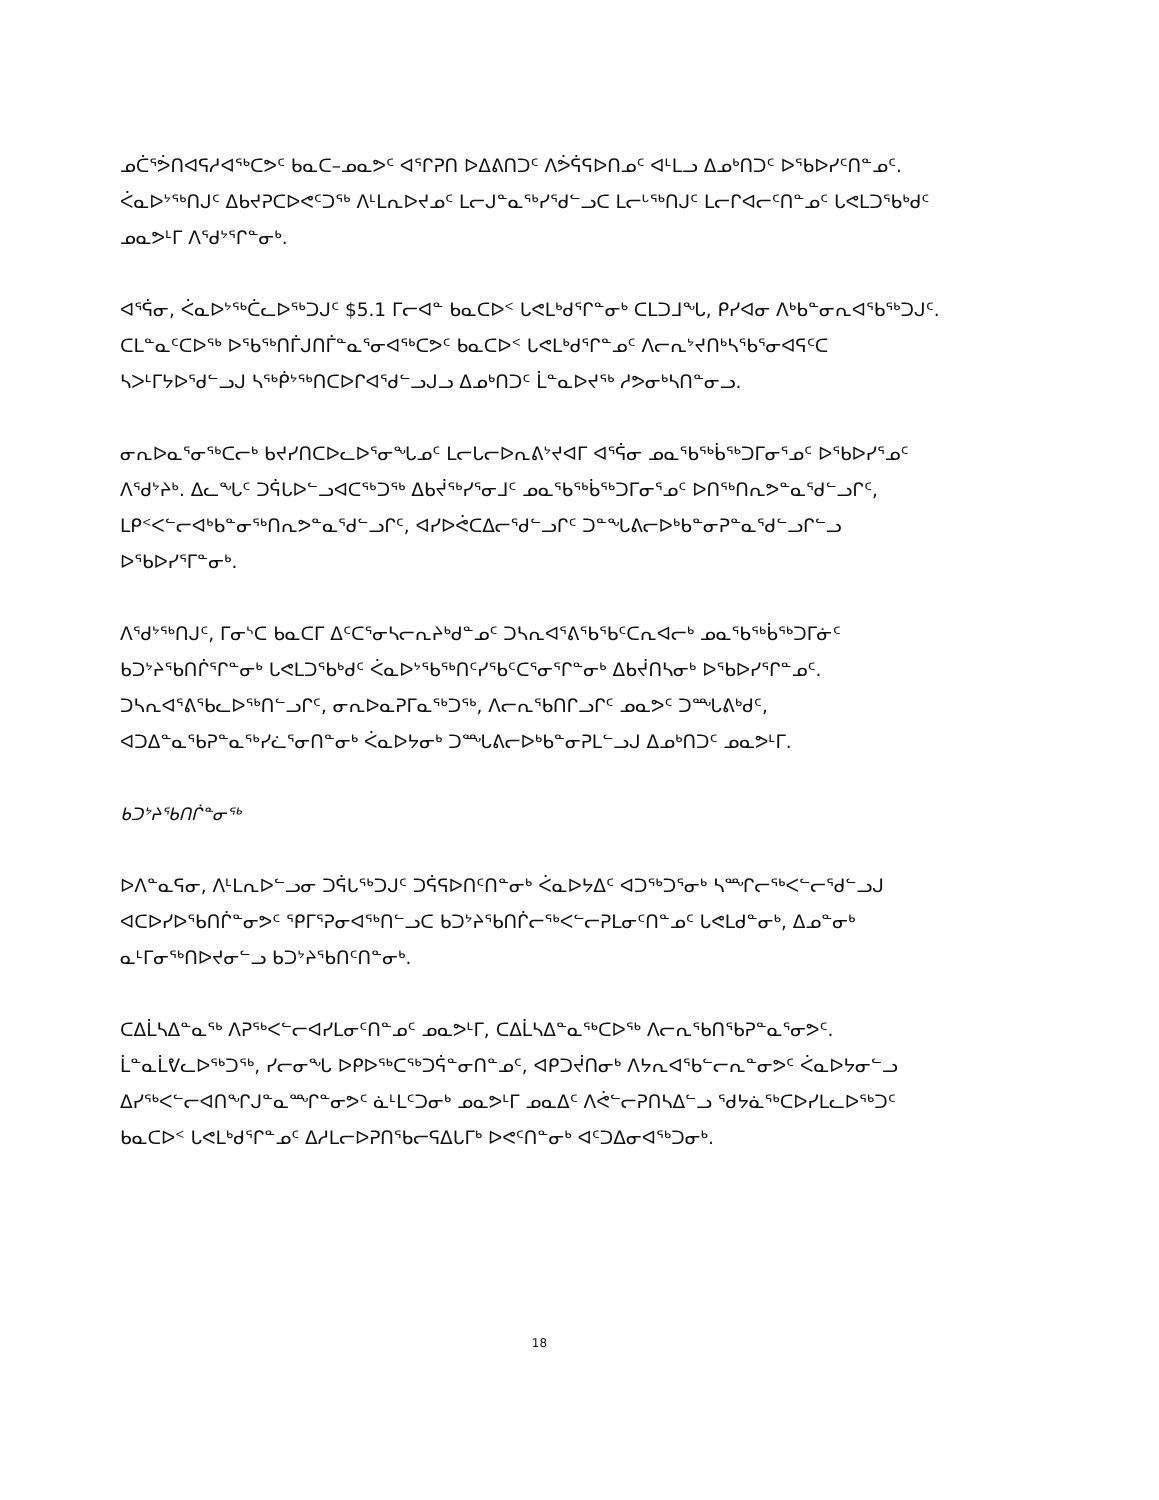ᓄᑖᕐᕘᑎᐊᕋᓱᐊᖅᑕᕗᑦ ᑲᓇᑕ–ᓄᓇᕗᑦ ᐊᕐᒋᕈᑎ ᐅᐃᕕᑎᑐᑦ ᐱᕘᕌᕋᐅᑎᓄᑦ ᐊᒻᒪᓗ ᐃᓄᒃᑎᑐᑦ ᐅᖃᐅᓯᑦᑎᓐᓄᑦ. ᐹᓇᐅᔾᖅᑎᒍᑦ ᐃᑲᔪᕈᑕᐅᕙᑦᑐᖅ ᐱᒻᒪᕆᐅᔪᓄᑦ ᒪᓕᒍᓐᓇᖅᓯᖁᓪᓗᑕ ᒪᓕᒡᖅᑎᒍᑦ ᒪᓕᒋᐊᓕᑦᑎᓐᓄᑦ ᒐᕙᒪᑐᖃᒃᑯᑦ ᓄᓇᕗᒻᒥ ᐱᖁᔾᕐᒋᓐᓂᒃ.
ᐊᕐᕌᓂ, ᐹᓇᐅᔾᖅᑖᓚᐅᖅᑐᒍᑦ $5.1 ᒥᓕᐊᓐ ᑲᓇᑕᐅᑉ ᒐᕙᒪᒃᑯᕐᒋᓐᓂᒃ ᑕᒪᑐᒧᖓ, ᑭᓯᐊᓂ ᐱᒃᑲᓐᓂᕆᐊᖃᖅᑐᒍᑦ. ᑕᒪᓐᓇᑦᑕᐅᖅ ᐅᖃᖅᑎᒦᒍᑎᒦᓐᓇᕐᓂᐊᖅᑕᕗᑦ ᑲᓇᑕᐅᑉ ᒐᕙᒪᒃᑯᕐᒋᓐᓄᑦ ᐱᓕᕆᔾᔪᑎᒃᓴᖃᕐᓂᐊᕋᑦᑕ ᓴᐳᒻᒥᔭᐅᖁᓪᓗᒍ ᓴᖅᑮᔾᖅᑎᑕᐅᒋᐊᖁᓪᓗᒍᓗ ᐃᓄᒃᑎᑐᑦ ᒫᓐᓇᐅᔪᖅ ᓱᕗᓂᒃᓴᑎᓐᓂᓗ.
ᓂᕆᐅᓇᕐᓂᖅᑕᓕᒃ ᑲᔪᓯᑎᑕᐅᓚᐅᕐᓂᖓᓄᑦ ᒪᓕᒐᓕᐅᕆᕕᔾᔪᐊᒥ ᐊᕐᕌᓂ ᓄᓇᖃᖅᑳᖅᑐᒥᓂᕐᓄᑦ ᐅᖃᐅᓯᕐᓄᑦ ᐱᖁᔾᔨᒃ. ᐃᓚᖓᑦ ᑐᕌᒐᐅᓪᓗᐊᑕᖅᑐᖅ ᐃᑲᔫᖅᓯᕐᓂᒧᑦ ᓄᓇᖃᖅᑳᖅᑐᒥᓂᕐᓄᑦ ᐅᑎᖅᑎᕆᕗᓐᓇᖁᓪᓗᒋᑦ, ᒪᑭᑉᐸᓪᓕᐊᒃᑲᓐᓂᖅᑎᕆᕗᓐᓇᖁᓪᓗᒋᑦ, ᐊᓯᐅᕚᑕᐃᓕᖁᓪᓗᒋᑦ ᑐᓐᖓᕕᓕᐅᒃᑲᓐᓂᕈᓐᓇᖁᓪᓗᒋᓪᓗ ᐅᖃᐅᓯᕐᒥᓐᓂᒃ.
ᐱᖁᔾᖅᑎᒍᑦ, ᒥᓂᔅᑕ ᑲᓇᑕᒥ ᐃᑦᑕᕐᓂᓴᓕᕆᔨᒃᑯᓐᓄᑦ ᑐᓴᕆᐊᕐᕕᖃᖃᑦᑕᕆᐊᓕᒃ ᓄᓇᖃᖅᑳᖅᑐᒥᓃᑦ ᑲᑐᔾᔨᖃᑎᒌᕐᒋᓐᓂᒃ ᒐᕙᒪᑐᖃᒃᑯᑦ ᐹᓇᐅᔾᖃᖅᑎᑦᓯᖃᑦᑕᕐᓂᕐᒋᓐᓂᒃ ᐃᑲᔫᑎᓴᓂᒃ ᐅᖃᐅᓯᕐᒋᓐᓄᑦ. ᑐᓴᕆᐊᕐᕕᖃᓚᐅᖅᑎᓪᓗᒋᑦ, ᓂᕆᐅᓇᕈᒥᓇᖅᑐᖅ, ᐱᓕᕆᖃᑎᒋᓗᒋᑦ ᓄᓇᕗᑦ ᑐᙵᕕᒃᑯᑦ, ᐊᑐᐃᓐᓇᖃᕈᓐᓇᖅᓯᓛᕐᓂᑎᓐᓂᒃ ᐹᓇᐅᔭᓂᒃ ᑐᙵᕕᓕᐅᒃᑲᓐᓂᕈᒪᓪᓗᒍ ᐃᓄᒃᑎᑐᑦ ᓄᓇᕗᒻᒥ.
ᑲᑐᔾᔨᖃᑎᒌᓐᓂᖅ
ᐅᐱᓐᓇᕋᓂ, ᐱᒻᒪᕆᐅᓪᓗᓂ ᑐᕌᒐᖅᑐᒍᑦ ᑐᕌᕋᐅᑎᑦᑎᓐᓂᒃ ᐹᓇᐅᔭᐃᑦ ᐊᑐᖅᑐᕐᓂᒃ ᓴᙱᓕᖅᐸᓪᓕᕐᑯᓪᓗᒍ ᐊᑕᐅᓯᐅᖃᑎᒌᓐᓂᕗᑦ ᕿᒥᕐᕈᓂᐊᖅᑎᓪᓗᑕ ᑲᑐᔾᔨᖃᑎᒌᓕᖅᐸᓪᓕᕈᒪᓂᑦᑎᓐᓄᑦ ᒐᕙᒪᑯᓐᓂᒃ, ᐃᓄᓐᓂᒃ ᓇᒻᒥᓂᖅᑎᐅᔪᓂᓪᓗ ᑲᑐᔾᔨᖃᑎᑦᑎᓐᓂᒃ.
ᑕᐃᒫᓴᐃᓐᓇᖅ ᐱᕈᖅᐸᓪᓕᐊᓯᒪᓂᑦᑎᓐᓄᑦ ᓄᓇᕗᒻᒥ, ᑕᐃᒫᓴᐃᓐᓇᖅᑕᐅᖅ ᐱᓕᕆᖃᑎᖃᕈᓐᓇᕐᓂᕗᑦ. ᒫᓐᓇᒫᕓᓚᐅᖅᑐᖅ, ᓯᓕᓂᖓ ᐅᑭᐅᖅᑕᖅᑐᕌᓐᓂᑎᓐᓄᑦ, ᐊᑭᑐᔫᑎᓂᒃ ᐱᔭᕆᐊᖃᓪᓕᕆᓐᓂᕗᑦ ᐹᓇᐅᔭᓂᓪᓗ ᐃᓯᖅᐸᓪᓕᐊᑎᖏᒍᓐᓇᙱᓐᓂᕗᑦ ᓈᒻᒪᑦᑐᓂᒃ ᓄᓇᕗᒻᒥ ᓄᓇᐃᑦ ᐱᕚᓪᓕᕈᑎᓴᐃᓪᓗ ᖁᔭᓈᖅᑕᐅᓯᒪᓚᐅᖅᑐᑦ ᑲᓇᑕᐅᑉ ᒐᕙᒪᒃᑯᕐᒋᓐᓄᑦ ᐃᓱᒪᓕᐅᕈᑎᖃᓕᕋᐃᒐᒥᒃ ᐅᕙᑦᑎᓐᓂᒃ ᐊᑦᑐᐃᓂᐊᖅᑐᓂᒃ.
18